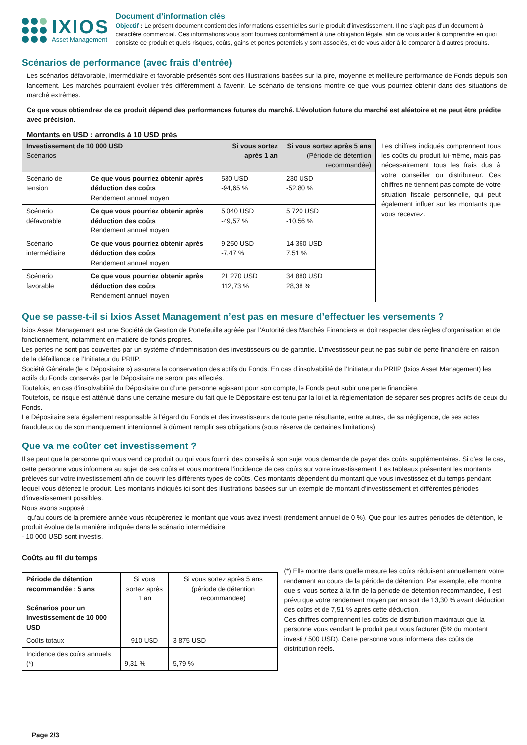IXIOS
Asset Management
Document d’information clés
Objectif : Le présent document contient des informations essentielles sur le produit d’investissement. Il ne s’agit pas d’un document à caractère commercial. Ces informations vous sont fournies conformément à une obligation légale, afin de vous aider à comprendre en quoi consiste ce produit et quels risques, coûts, gains et pertes potentiels y sont associés, et de vous aider à le comparer à d’autres produits.
Scénarios de performance (avec frais d’entrée)
Les scénarios défavorable, intermédiaire et favorable présentés sont des illustrations basées sur la pire, moyenne et meilleure performance de Fonds depuis son lancement. Les marchés pourraient évoluer très différemment à l’avenir. Le scénario de tensions montre ce que vous pourriez obtenir dans des situations de marché extrêmes.
Ce que vous obtiendrez de ce produit dépend des performances futures du marché. L’évolution future du marché est aléatoire et ne peut être prédite avec précision.
Montants en USD : arrondis à 10 USD près
| Investissement de 10 000 USD Scénarios | | Si vous sortez après 1 an | Si vous sortez après 5 ans (Période de détention recommandée) |
| --- | --- | --- | --- |
| Scénario de tension | Ce que vous pourriez obtenir après déduction des coûts Rendement annuel moyen | 530 USD -94,65 % | 230 USD -52,80 % |
| Scénario défavorable | Ce que vous pourriez obtenir après déduction des coûts Rendement annuel moyen | 5 040 USD -49,57 % | 5 720 USD -10,56 % |
| Scénario intermédiaire | Ce que vous pourriez obtenir après déduction des coûts Rendement annuel moyen | 9 250 USD -7,47 % | 14 360 USD 7,51 % |
| Scénario favorable | Ce que vous pourriez obtenir après déduction des coûts Rendement annuel moyen | 21 270 USD 112,73 % | 34 880 USD 28,38 % |
Les chiffres indiqués comprennent tous les coûts du produit lui-même, mais pas nécessairement tous les frais dus à votre conseiller ou distributeur. Ces chiffres ne tiennent pas compte de votre situation fiscale personnelle, qui peut également influer sur les montants que vous recevrez.
Que se passe-t-il si Ixios Asset Management n’est pas en mesure d’effectuer les versements ?
Ixios Asset Management est une Société de Gestion de Portefeuille agréée par l’Autorité des Marchés Financiers et doit respecter des règles d’organisation et de fonctionnement, notamment en matière de fonds propres.
Les pertes ne sont pas couvertes par un système d’indemnisation des investisseurs ou de garantie. L’investisseur peut ne pas subir de perte financière en raison de la défaillance de l’Initiateur du PRIIP.
Société Générale (le « Dépositaire ») assurera la conservation des actifs du Fonds. En cas d’insolvabilité de l’Initiateur du PRIIP (Ixios Asset Management) les actifs du Fonds conservés par le Dépositaire ne seront pas affectés.
Toutefois, en cas d’insolvabilité du Dépositaire ou d’une personne agissant pour son compte, le Fonds peut subir une perte financière.
Toutefois, ce risque est atténué dans une certaine mesure du fait que le Dépositaire est tenu par la loi et la réglementation de séparer ses propres actifs de ceux du Fonds.
Le Dépositaire sera également responsable à l’égard du Fonds et des investisseurs de toute perte résultante, entre autres, de sa négligence, de ses actes frauduleux ou de son manquement intentionnel à dûment remplir ses obligations (sous réserve de certaines limitations).
Que va me coûter cet investissement ?
Il se peut que la personne qui vous vend ce produit ou qui vous fournit des conseils à son sujet vous demande de payer des coûts supplémentaires. Si c’est le cas, cette personne vous informera au sujet de ces coûts et vous montrera l’incidence de ces coûts sur votre investissement. Les tableaux présentent les montants prélevés sur votre investissement afin de couvrir les différents types de coûts. Ces montants dépendent du montant que vous investissez et du temps pendant lequel vous détenez le produit. Les montants indiqués ici sont des illustrations basées sur un exemple de montant d’investissement et différentes périodes d’investissement possibles.
Nous avons supposé :
– qu’au cours de la première année vous récupéreriez le montant que vous avez investi (rendement annuel de 0 %). Que pour les autres périodes de détention, le produit évolue de la manière indiquée dans le scénario intermédiaire.
- 10 000 USD sont investis.
Coûts au fil du temps
| Période de détention recommandée : 5 ans Scénarios pour un Investissement de 10 000 USD | Si vous sortez après 1 an | Si vous sortez après 5 ans (période de détention recommandée) |
| --- | --- | --- |
| Coûts totaux | 910 USD | 3 875 USD |
| Incidence des coûts annuels (*) | 9,31 % | 5,79 % |
(*) Elle montre dans quelle mesure les coûts réduisent annuellement votre rendement au cours de la période de détention. Par exemple, elle montre que si vous sortez à la fin de la période de détention recommandée, il est prévu que votre rendement moyen par an soit de 13,30 % avant déduction des coûts et de 7,51 % après cette déduction.
Ces chiffres comprennent les coûts de distribution maximaux que la personne vous vendant le produit peut vous facturer (5% du montant investi / 500 USD). Cette personne vous informera des coûts de distribution réels.
Page 2/3